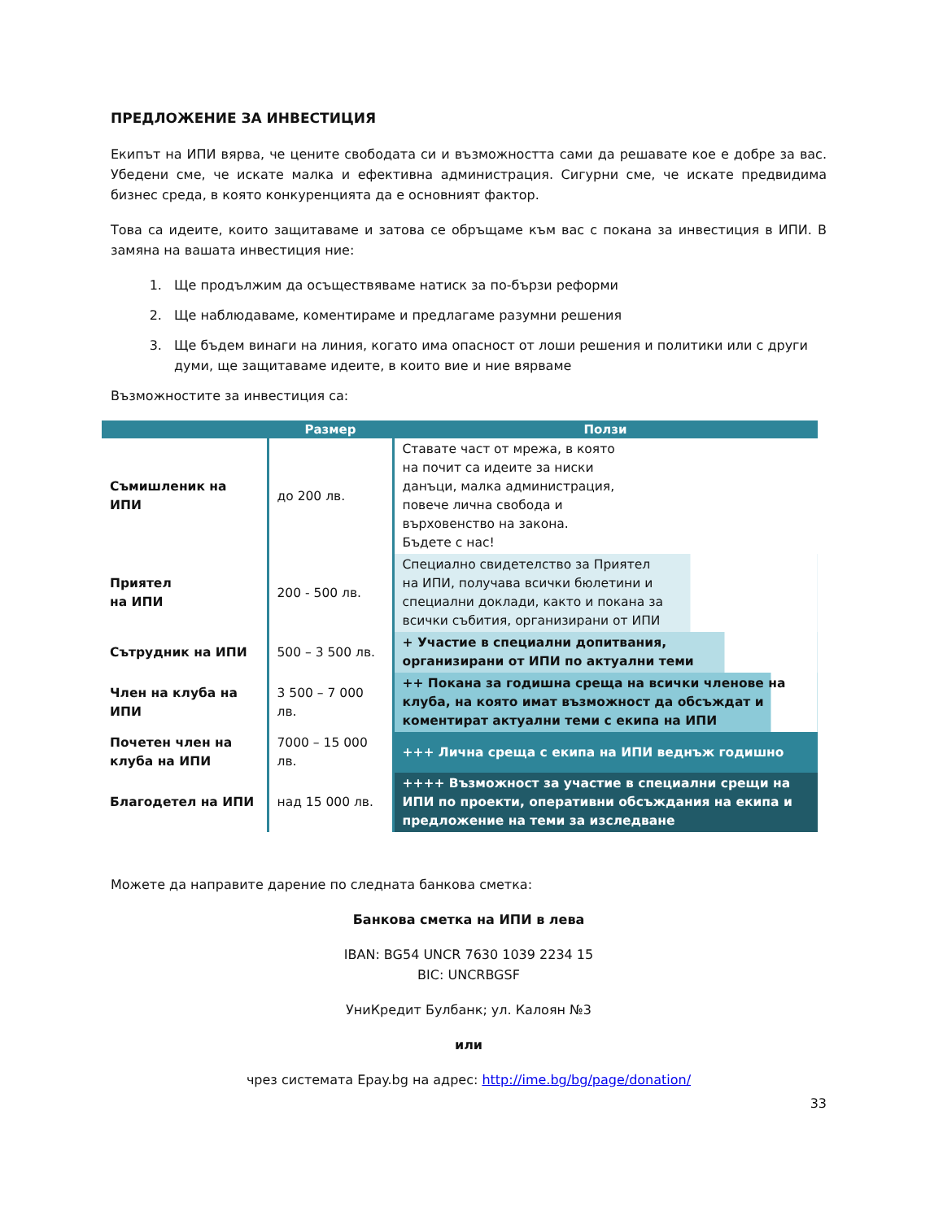ПРЕДЛОЖЕНИЕ ЗА ИНВЕСТИЦИЯ
Екипът на ИПИ вярва, че цените свободата си и възможността сами да решавате кое е добре за вас. Убедени сме, че искате малка и ефективна администрация. Сигурни сме, че искате предвидима бизнес среда, в която конкуренцията да е основният фактор.
Това са идеите, които защитаваме и затова се обръщаме към вас с покана за инвестиция в ИПИ. В замяна на вашата инвестиция ние:
1. Ще продължим да осъществяваме натиск за по-бързи реформи
2. Ще наблюдаваме, коментираме и предлагаме разумни решения
3. Ще бъдем винаги на линия, когато има опасност от лоши решения и политики или с други думи, ще защитаваме идеите, в които вие и ние вярваме
Възможностите за инвестиция са:
| | Размер | Ползи |
| --- | --- | --- |
| Съмишленик на ИПИ | до 200 лв. | Ставате част от мрежа, в която на почит са идеите за ниски данъци, малка администрация, повече лична свобода и върховенство на закона. Бъдете с нас! |
| Приятел на ИПИ | 200 - 500 лв. | Специално свидетелство за Приятел на ИПИ, получава всички бюлетини и специални доклади, както и покана за всички събития, организирани от ИПИ |
| Сътрудник на ИПИ | 500 – 3 500 лв. | + Участие в специални допитвания, организирани от ИПИ по актуални теми |
| Член на клуба на ИПИ | 3 500 – 7 000 лв. | ++ Покана за годишна среща на всички членове на клуба, на която имат възможност да обсъждат и коментират актуални теми с екипа на ИПИ |
| Почетен член на клуба на ИПИ | 7000 – 15 000 лв. | +++ Лична среща с екипа на ИПИ веднъж годишно |
| Благодетел на ИПИ | над 15 000 лв. | ++++ Възможност за участие в специални срещи на ИПИ по проекти, оперативни обсъждания на екипа и предложение на теми за изследване |
Можете да направите дарение по следната банкова сметка:
Банкова сметка на ИПИ в лева
IBAN: BG54 UNCR 7630 1039 2234 15
BIC: UNCRBGSF
УниКредит Булбанк; ул. Калоян №3
или
чрез системата Epay.bg на адрес: http://ime.bg/bg/page/donation/
33